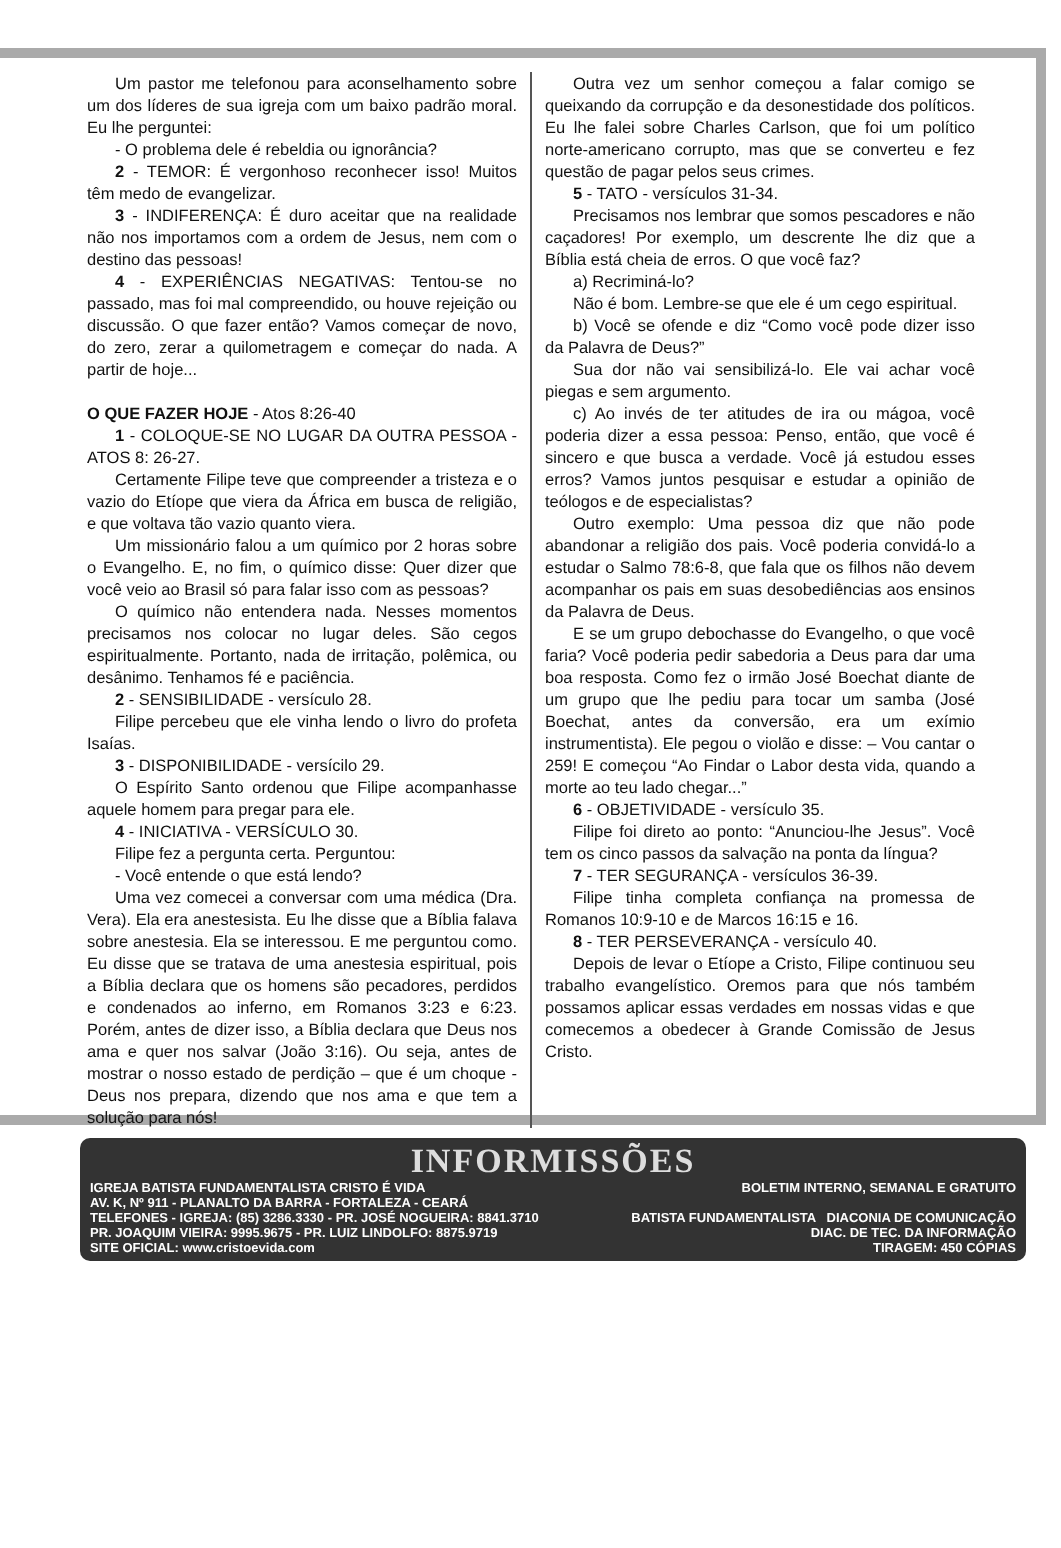Um pastor me telefonou para aconselhamento sobre um dos líderes de sua igreja com um baixo padrão moral. Eu lhe perguntei:
- O problema dele é rebeldia ou ignorância?
2 - TEMOR: É vergonhoso reconhecer isso! Muitos têm medo de evangelizar.
3 - INDIFERENÇA: É duro aceitar que na realidade não nos importamos com a ordem de Jesus, nem com o destino das pessoas!
4 - EXPERIÊNCIAS NEGATIVAS: Tentou-se no passado, mas foi mal compreendido, ou houve rejeição ou discussão. O que fazer então? Vamos começar de novo, do zero, zerar a quilometragem e começar do nada. A partir de hoje...
O QUE FAZER HOJE - Atos 8:26-40
1 - COLOQUE-SE NO LUGAR DA OUTRA PESSOA - ATOS 8: 26-27.
Certamente Filipe teve que compreender a tristeza e o vazio do Etíope que viera da África em busca de religião, e que voltava tão vazio quanto viera.
Um missionário falou a um químico por 2 horas sobre o Evangelho. E, no fim, o químico disse: Quer dizer que você veio ao Brasil só para falar isso com as pessoas?
O químico não entendera nada. Nesses momentos precisamos nos colocar no lugar deles. São cegos espiritualmente. Portanto, nada de irritação, polêmica, ou desânimo. Tenhamos fé e paciência.
2 - SENSIBILIDADE - versículo 28.
Filipe percebeu que ele vinha lendo o livro do profeta Isaías.
3 - DISPONIBILIDADE - versícilo 29.
O Espírito Santo ordenou que Filipe acompanhasse aquele homem para pregar para ele.
4 - INICIATIVA - VERSÍCULO 30.
Filipe fez a pergunta certa. Perguntou:
- Você entende o que está lendo?
Uma vez comecei a conversar com uma médica (Dra. Vera). Ela era anestesista. Eu lhe disse que a Bíblia falava sobre anestesia. Ela se interessou. E me perguntou como. Eu disse que se tratava de uma anestesia espiritual, pois a Bíblia declara que os homens são pecadores, perdidos e condenados ao inferno, em Romanos 3:23 e 6:23. Porém, antes de dizer isso, a Bíblia declara que Deus nos ama e quer nos salvar (João 3:16). Ou seja, antes de mostrar o nosso estado de perdição – que é um choque - Deus nos prepara, dizendo que nos ama e que tem a solução para nós!
Outra vez um senhor começou a falar comigo se queixando da corrupção e da desonestidade dos políticos. Eu lhe falei sobre Charles Carlson, que foi um político norte-americano corrupto, mas que se converteu e fez questão de pagar pelos seus crimes.
5 - TATO - versículos 31-34.
Precisamos nos lembrar que somos pescadores e não caçadores! Por exemplo, um descrente lhe diz que a Bíblia está cheia de erros. O que você faz?
a) Recriminá-lo?
Não é bom. Lembre-se que ele é um cego espiritual.
b) Você se ofende e diz “Como você pode dizer isso da Palavra de Deus?”
Sua dor não vai sensibilizá-lo. Ele vai achar você piegas e sem argumento.
c) Ao invés de ter atitudes de ira ou mágoa, você poderia dizer a essa pessoa: Penso, então, que você é sincero e que busca a verdade. Você já estudou esses erros? Vamos juntos pesquisar e estudar a opinião de teólogos e de especialistas?
Outro exemplo: Uma pessoa diz que não pode abandonar a religião dos pais. Você poderia convidá-lo a estudar o Salmo 78:6-8, que fala que os filhos não devem acompanhar os pais em suas desobediências aos ensinos da Palavra de Deus.
E se um grupo debochasse do Evangelho, o que você faria? Você poderia pedir sabedoria a Deus para dar uma boa resposta. Como fez o irmão José Boechat diante de um grupo que lhe pediu para tocar um samba (José Boechat, antes da conversão, era um exímio instrumentista). Ele pegou o violão e disse: – Vou cantar o 259! E começou “Ao Findar o Labor desta vida, quando a morte ao teu lado chegar...”
6 - OBJETIVIDADE - versículo 35.
Filipe foi direto ao ponto: “Anunciou-lhe Jesus”. Você tem os cinco passos da salvação na ponta da língua?
7 - TER SEGURANÇA - versículos 36-39.
Filipe tinha completa confiança na promessa de Romanos 10:9-10 e de Marcos 16:15 e 16.
8 - TER PERSEVERANÇA - versículo 40.
Depois de levar o Etíope a Cristo, Filipe continuou seu trabalho evangelístico. Oremos para que nós também possamos aplicar essas verdades em nossas vidas e que comecemos a obedecer à Grande Comissão de Jesus Cristo.
INFORMISSÕES
IGREJA BATISTA FUNDAMENTALISTA CRISTO É VIDA
AV. K, Nº 911 - PLANALTO DA BARRA - FORTALEZA - CEARÁ
TELEFONES - IGREJA: (85) 3286.3330 - PR. JOSÉ NOGUEIRA: 8841.3710
PR. JOAQUIM VIEIRA: 9995.9675 - PR. LUIZ LINDOLFO: 8875.9719
SITE OFICIAL: www.cristoevida.com
BOLETIM INTERNO, SEMANAL E GRATUITO
BATISTA FUNDAMENTALISTA DIACONIA DE COMUNICAÇÃO
DIAC. DE TEC. DA INFORMAÇÃO
TIRAGEM: 450 CÓPIAS